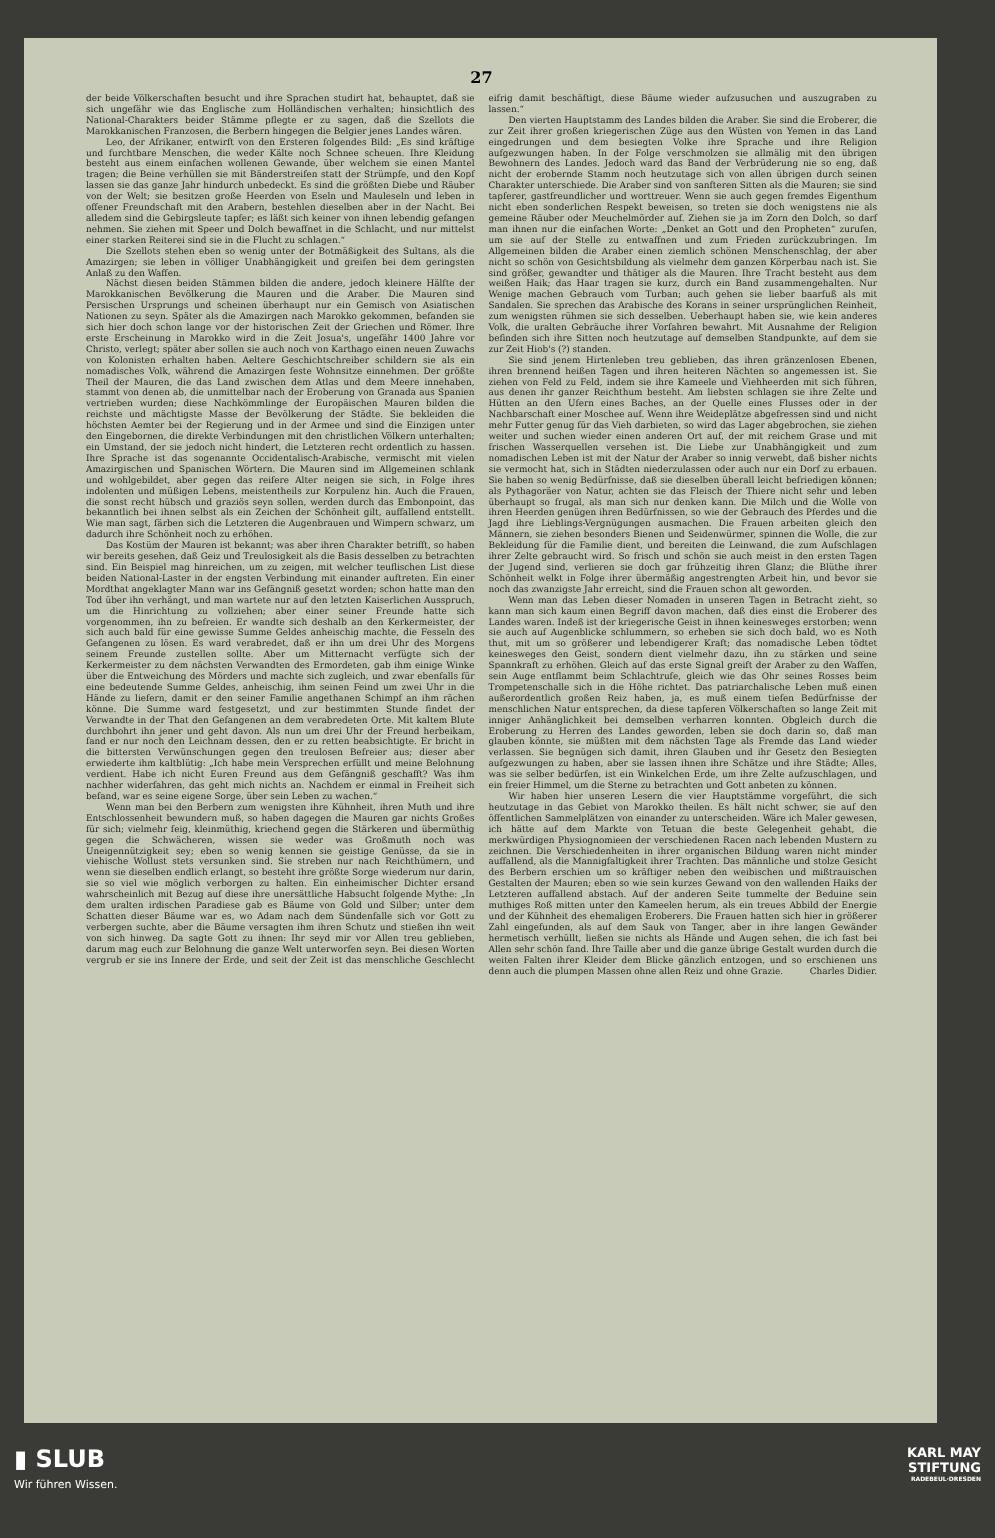27
der beide Völkerschaften besucht und ihre Sprachen studirt hat, behauptet, daß sie sich ungefähr wie das Englische zum Holländischen verhalten; hinsichtlich des National-Charakters beider Stämme pflegte er zu sagen, daß die Szellots die Marokkanischen Franzosen, die Berbern hingegen die Belgier jenes Landes wären.
Leo, der Afrikaner, entwirft von den Ersteren folgendes Bild: „Es sind kräftige und furchtbare Menschen, die weder Kälte noch Schnee scheuen. Ihre Kleidung besteht aus einem einfachen wollenen Gewande, über welchem sie einen Mantel tragen; die Beine verhüllen sie mit Bänderstreifen statt der Strümpfe, und den Kopf lassen sie das ganze Jahr hindurch unbedeckt. Es sind die größten Diebe und Räuber von der Welt; sie besitzen große Heerden von Eseln und Mauleseln und leben in offener Freundschaft mit den Arabern, bestehlen dieselben aber in der Nacht. Bei alledem sind die Gebirgsleute tapfer; es läßt sich keiner von ihnen lebendig gefangen nehmen. Sie ziehen mit Speer und Dolch bewaffnet in die Schlacht, und nur mittelst einer starken Reiterei sind sie in die Flucht zu schlagen.“
Die Szellots stehen eben so wenig unter der Botmäßigkeit des Sultans, als die Amazirgen; sie leben in völliger Unabhängigkeit und greifen bei dem geringsten Anlaß zu den Waffen.
Nächst diesen beiden Stämmen bilden die andere, jedoch kleinere Hälfte der Marokkanischen Bevölkerung die Mauren und die Araber. Die Mauren sind Persischen Ursprungs und scheinen überhaupt nur ein Gemisch von Asiatischen Nationen zu seyn. Später als die Amazirgen nach Marokko gekommen, befanden sie sich hier doch schon lange vor der historischen Zeit der Griechen und Römer. Ihre erste Erscheinung in Marokko wird in die Zeit Josua's, ungefähr 1400 Jahre vor Christo, verlegt; später aber sollen sie auch noch von Karthago einen neuen Zuwachs von Kolonisten erhalten haben. Aeltere Geschichtschreiber schildern sie als ein nomadisches Volk, während die Amazirgen feste Wohnsitze einnehmen. Der größte Theil der Mauren, die das Land zwischen dem Atlas und dem Meere innehaben, stammt von denen ab, die unmittelbar nach der Eroberung von Granada aus Spanien vertrieben wurden; diese Nachkömmlinge der Europäischen Mauren bilden die reichste und mächtigste Masse der Bevölkerung der Städte. Sie bekleiden die höchsten Aemter bei der Regierung und in der Armee und sind die Einzigen unter den Eingebornen, die direkte Verbindungen mit den christlichen Völkern unterhalten; ein Umstand, der sie jedoch nicht hindert, die Letzteren recht ordentlich zu hassen. Ihre Sprache ist das sogenannte Occidentalisch-Arabische, vermischt mit vielen Amazirgischen und Spanischen Wörtern. Die Mauren sind im Allgemeinen schlank und wohlgebildet, aber gegen das reifere Alter neigen sie sich, in Folge ihres indolenten und müßigen Lebens, meistentheils zur Korpulenz hin. Auch die Frauen, die sonst recht hübsch und graziös seyn sollen, werden durch das Embonpoint, das bekanntlich bei ihnen selbst als ein Zeichen der Schönheit gilt, auffallend entstellt. Wie man sagt, färben sich die Letzteren die Augenbrauen und Wimpern schwarz, um dadurch ihre Schönheit noch zu erhöhen.
Das Kostüm der Mauren ist bekannt; was aber ihren Charakter betrifft, so haben wir bereits gesehen, daß Geiz und Treulosigkeit als die Basis desselben zu betrachten sind. Ein Beispiel mag hinreichen, um zu zeigen, mit welcher teuflischen List diese beiden National-Laster in der engsten Verbindung mit einander auftreten. Ein einer Mordthat angeklagter Mann war ins Gefängniß gesetzt worden; schon hatte man den Tod über ihn verhängt, und man wartete nur auf den letzten Kaiserlichen Ausspruch, um die Hinrichtung zu vollziehen; aber einer seiner Freunde hatte sich vorgenommen, ihn zu befreien. Er wandte sich deshalb an den Kerkermeister, der sich auch bald für eine gewisse Summe Geldes anheischig machte, die Fesseln des Gefangenen zu lösen. Es ward verabredet, daß er ihn um drei Uhr des Morgens seinem Freunde zustellen sollte. Aber um Mitternacht verfügte sich der Kerkermeister zu dem nächsten Verwandten des Ermordeten, gab ihm einige Winke über die Entweichung des Mörders und machte sich zugleich, und zwar ebenfalls für eine bedeutende Summe Geldes, anheischig, ihm seinen Feind um zwei Uhr in die Hände zu liefern, damit er den seiner Familie angethanen Schimpf an ihm rächen könne. Die Summe ward festgesetzt, und zur bestimmten Stunde findet der Verwandte in der That den Gefangenen an dem verabredeten Orte. Mit kaltem Blute durchbohrt ihn jener und geht davon. Als nun um drei Uhr der Freund herbeikam, fand er nur noch den Leichnam dessen, den er zu retten beabsichtigte. Er bricht in die bittersten Verwünschungen gegen den treulosen Befreier aus; dieser aber erwiederte ihm kaltblütig: „Ich habe mein Versprechen erfüllt und meine Belohnung verdient. Habe ich nicht Euren Freund aus dem Gefängniß geschafft? Was ihm nachher widerfahren, das geht mich nichts an. Nachdem er einmal in Freiheit sich befand, war es seine eigene Sorge, über sein Leben zu wachen.“
Wenn man bei den Berbern zum wenigsten ihre Kühnheit, ihren Muth und ihre Entschlossenheit bewundern muß, so haben dagegen die Mauren gar nichts Großes für sich; vielmehr feig, kleinmüthig, kriechend gegen die Stärkeren und übermüthig gegen die Schwächeren, wissen sie weder was Großmuth noch was Uneigennützigkeit sey; eben so wenig kennen sie geistige Genüsse, da sie in viehische Wollust stets versunken sind. Sie streben nur nach Reichthümern, und wenn sie dieselben endlich erlangt, so besteht ihre größte Sorge wiederum nur darin, sie so viel wie möglich verborgen zu halten. Ein einheimischer Dichter ersand wahrscheinlich mit Bezug auf diese ihre unersättliche Habsucht folgende Mythe: „In dem uralten irdischen Paradiese gab es Bäume von Gold und Silber; unter dem Schatten dieser Bäume war es, wo Adam nach dem Sündenfalle sich vor Gott zu verbergen suchte, aber die Bäume versagten ihm ihren Schutz und stießen ihn weit von sich hinweg. Da sagte Gott zu ihnen: Ihr seyd mir vor Allen treu geblieben, darum mag euch zur Belohnung die ganze Welt unterworfen seyn. Bei diesen Worten vergrub er sie ins Innere der Erde, und seit der Zeit ist das menschliche Geschlecht eifrig damit beschäftigt, diese Bäume wieder aufzusuchen und auszugraben zu lassen.“
Den vierten Hauptstamm des Landes bilden die Araber. Sie sind die Eroberer, die zur Zeit ihrer großen kriegerischen Züge aus den Wüsten von Yemen in das Land eingedrungen und dem besiegten Volke ihre Sprache und ihre Religion aufgezwungen haben. In der Folge verschmolzen sie allmälig mit den übrigen Bewohnern des Landes. Jedoch ward das Band der Verbrüderung nie so eng, daß nicht der erobernde Stamm noch heutzutage sich von allen übrigen durch seinen Charakter unterschiede. Die Araber sind von sanfteren Sitten als die Mauren; sie sind tapferer, gastfreundlicher und worttreuer. Wenn sie auch gegen fremdes Eigenthum nicht eben sonderlichen Respekt beweisen, so treten sie doch wenigstens nie als gemeine Räuber oder Meuchelmörder auf. Ziehen sie ja im Zorn den Dolch, so darf man ihnen nur die einfachen Worte: „Denket an Gott und den Propheten“ zurufen, um sie auf der Stelle zu entwaffnen und zum Frieden zurückzubringen. Im Allgemeinen bilden die Araber einen ziemlich schönen Menschenschlag, der aber nicht so schön von Gesichtsbildung als vielmehr dem ganzen Körperbau nach ist. Sie sind größer, gewandter und thätiger als die Mauren. Ihre Tracht besteht aus dem weißen Haik; das Haar tragen sie kurz, durch ein Band zusammengehalten. Nur Wenige machen Gebrauch vom Turban; auch gehen sie lieber baarfuß als mit Sandalen. Sie sprechen das Arabische des Korans in seiner ursprünglichen Reinheit, zum wenigsten rühmen sie sich desselben. Ueberhaupt haben sie, wie kein anderes Volk, die uralten Gebräuche ihrer Vorfahren bewahrt. Mit Ausnahme der Religion befinden sich ihre Sitten noch heutzutage auf demselben Standpunkte, auf dem sie zur Zeit Hiob's (?) standen.
Sie sind jenem Hirtenleben treu geblieben, das ihren gränzenlosen Ebenen, ihren brennend heißen Tagen und ihren heiteren Nächten so angemessen ist. Sie ziehen von Feld zu Feld, indem sie ihre Kameele und Viehheerden mit sich führen, aus denen ihr ganzer Reichthum besteht. Am liebsten schlagen sie ihre Zelte und Hütten an den Ufern eines Baches, an der Quelle eines Flusses oder in der Nachbarschaft einer Moschee auf. Wenn ihre Weideplätze abgefressen sind und nicht mehr Futter genug für das Vieh darbieten, so wird das Lager abgebrochen, sie ziehen weiter und suchen wieder einen anderen Ort auf, der mit reichem Grase und mit frischen Wasserquellen versehen ist. Die Liebe zur Unabhängigkeit und zum nomadischen Leben ist mit der Natur der Araber so innig verwebt, daß bisher nichts sie vermocht hat, sich in Städten niederzulassen oder auch nur ein Dorf zu erbauen. Sie haben so wenig Bedürfnisse, daß sie dieselben überall leicht befriedigen können; als Pythagoräer von Natur, achten sie das Fleisch der Thiere nicht sehr und leben überhaupt so frugal, als man sich nur denken kann. Die Milch und die Wolle von ihren Heerden genügen ihren Bedürfnissen, so wie der Gebrauch des Pferdes und die Jagd ihre Lieblings-Vergnügungen ausmachen. Die Frauen arbeiten gleich den Männern, sie ziehen besonders Bienen und Seidenwürmer, spinnen die Wolle, die zur Bekleidung für die Familie dient, und bereiten die Leinwand, die zum Aufschlagen ihrer Zelte gebraucht wird. So frisch und schön sie auch meist in den ersten Tagen der Jugend sind, verlieren sie doch gar frühzeitig ihren Glanz; die Blüthe ihrer Schönheit welkt in Folge ihrer übermäßig angestrengten Arbeit hin, und bevor sie noch das zwanzigste Jahr erreicht, sind die Frauen schon alt geworden.
Wenn man das Leben dieser Nomaden in unseren Tagen in Betracht zieht, so kann man sich kaum einen Begriff davon machen, daß dies einst die Eroberer des Landes waren. Indeß ist der kriegerische Geist in ihnen keinesweges erstorben; wenn sie auch auf Augenblicke schlummern, so erheben sie sich doch bald, wo es Noth thut, mit um so größerer und lebendigerer Kraft; das nomadische Leben tödtet keinesweges den Geist, sondern dient vielmehr dazu, ihn zu stärken und seine Spannkraft zu erhöhen. Gleich auf das erste Signal greift der Araber zu den Waffen, sein Auge entflammt beim Schlachtrufe, gleich wie das Ohr seines Rosses beim Trompetenschalle sich in die Höhe richtet. Das patriarchalische Leben muß einen außerordentlich großen Reiz haben, ja, es muß einem tiefen Bedürfnisse der menschlichen Natur entsprechen, da diese tapferen Völkerschaften so lange Zeit mit inniger Anhänglichkeit bei demselben verharren konnten. Obgleich durch die Eroberung zu Herren des Landes geworden, leben sie doch darin so, daß man glauben könnte, sie müßten mit dem nächsten Tage als Fremde das Land wieder verlassen. Sie begnügen sich damit, ihren Glauben und ihr Gesetz den Besiegten aufgezwungen zu haben, aber sie lassen ihnen ihre Schätze und ihre Städte; Alles, was sie selber bedürfen, ist ein Winkelchen Erde, um ihre Zelte aufzuschlagen, und ein freier Himmel, um die Sterne zu betrachten und Gott anbeten zu können.
Wir haben hier unseren Lesern die vier Hauptstämme vorgeführt, die sich heutzutage in das Gebiet von Marokko theilen. Es hält nicht schwer, sie auf den öffentlichen Sammelplätzen von einander zu unterscheiden. Wäre ich Maler gewesen, ich hätte auf dem Markte von Tetuan die beste Gelegenheit gehabt, die merkwürdigen Physiognomieen der verschiedenen Racen nach lebenden Mustern zu zeichnen. Die Verschiedenheiten in ihrer organischen Bildung waren nicht minder auffallend, als die Mannigfaltigkeit ihrer Trachten. Das männliche und stolze Gesicht des Berbern erschien um so kräftiger neben den weibischen und mißtrauischen Gestalten der Mauren; eben so wie sein kurzes Gewand von den wallenden Haiks der Letzteren auffallend abstach. Auf der anderen Seite tummelte der Beduine sein muthiges Roß mitten unter den Kameelen herum, als ein treues Abbild der Energie und der Kühnheit des ehemaligen Eroberers. Die Frauen hatten sich hier in größerer Zahl eingefunden, als auf dem Sauk von Tanger, aber in ihre langen Gewänder hermetisch verhüllt, ließen sie nichts als Hände und Augen sehen, die ich fast bei Allen sehr schön fand. Ihre Taille aber und die ganze übrige Gestalt wurden durch die weiten Falten ihrer Kleider dem Blicke gänzlich entzogen, und so erschienen uns denn auch die plumpen Massen ohne allen Reiz und ohne Grazie. Charles Didier.
▮ SLUB
Wir führen Wissen.
KARL MAY
STIFTUNG
RADEBEUL·DRESDEN